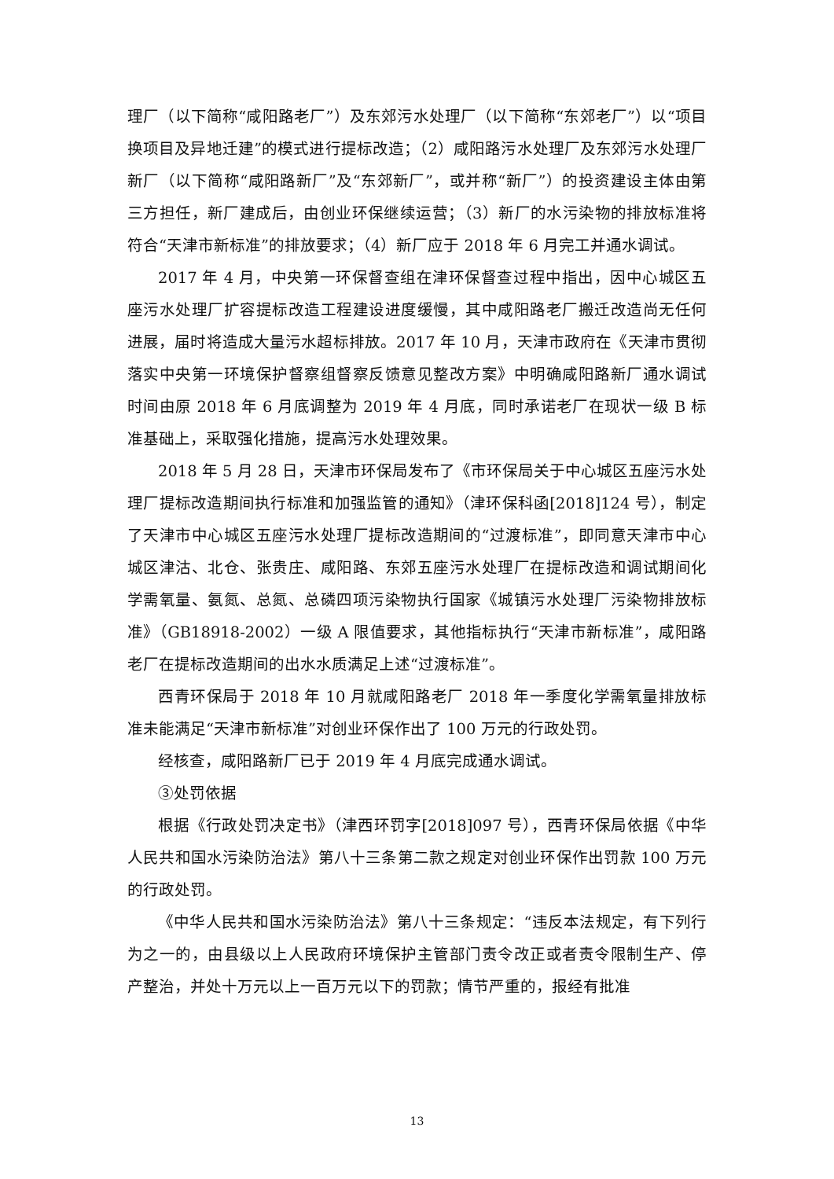理厂（以下简称“咸阳路老厂”）及东郊污水处理厂（以下简称“东郊老厂”）以“项目换项目及异地迁建”的模式进行提标改造；（2）咸阳路污水处理厂及东郊污水处理厂新厂（以下简称“咸阳路新厂”及“东郊新厂”，或并称“新厂”）的投资建设主体由第三方担任，新厂建成后，由创业环保继续运营；（3）新厂的水污染物的排放标准将符合“天津市新标准”的排放要求；（4）新厂应于 2018 年 6 月完工并通水调试。
2017 年 4 月，中央第一环保督查组在津环保督查过程中指出，因中心城区五座污水处理厂扩容提标改造工程建设进度缓慢，其中咸阳路老厂搬迁改造尚无任何进展，届时将造成大量污水超标排放。2017 年 10 月，天津市政府在《天津市贯彻落实中央第一环境保护督察组督察反馈意见整改方案》中明确咸阳路新厂通水调试时间由原 2018 年 6 月底调整为 2019 年 4 月底，同时承诺老厂在现状一级 B 标准基础上，采取强化措施，提高污水处理效果。
2018 年 5 月 28 日，天津市环保局发布了《市环保局关于中心城区五座污水处理厂提标改造期间执行标准和加强监管的通知》（津环保科函[2018]124 号），制定了天津市中心城区五座污水处理厂提标改造期间的“过渡标准”，即同意天津市中心城区津沽、北仓、张贵庄、咸阳路、东郊五座污水处理厂在提标改造和调试期间化学需氧量、氨氮、总氮、总磷四项污染物执行国家《城镇污水处理厂污染物排放标准》（GB18918-2002）一级 A 限值要求，其他指标执行“天津市新标准”，咸阳路老厂在提标改造期间的出水水质满足上述“过渡标准”。
西青环保局于 2018 年 10 月就咸阳路老厂 2018 年一季度化学需氧量排放标准未能满足“天津市新标准”对创业环保作出了 100 万元的行政处罚。
经核查，咸阳路新厂已于 2019 年 4 月底完成通水调试。
③处罚依据
根据《行政处罚决定书》（津西环罚字[2018]097 号），西青环保局依据《中华人民共和国水污染防治法》第八十三条第二款之规定对创业环保作出罚款 100 万元的行政处罚。
《中华人民共和国水污染防治法》第八十三条规定：“违反本法规定，有下列行为之一的，由县级以上人民政府环境保护主管部门责令改正或者责令限制生产、停产整治，并处十万元以上一百万元以下的罚款；情节严重的，报经有批准
13